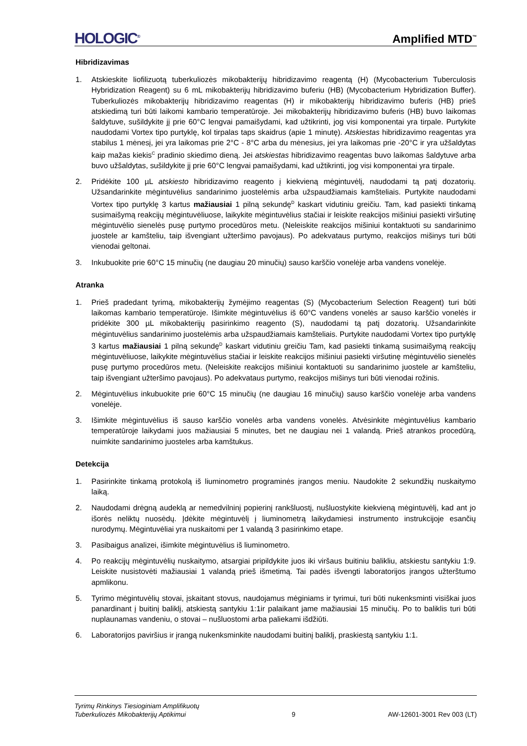HOLOGIC<sup>®</sup>
Amplified MTD<sup>™</sup>
Hibridizavimas
1. Atskieskite liofilizuotą tuberkuliozės mikobakterijų hibridizavimo reagentą (H) (Mycobacterium Tuberculosis Hybridization Reagent) su 6 mL mikobakterijų hibridizavimo buferiu (HB) (Mycobacterium Hybridization Buffer). Tuberkuliozės mikobakterijų hibridizavimo reagentas (H) ir mikobakterijų hibridizavimo buferis (HB) prieš atskiedimą turi būti laikomi kambario temperatūroje. Jei mikobakterijų hibridizavimo buferis (HB) buvo laikomas šaldytuve, sušildykite jį prie 60°C lengvai pamaišydami, kad užtikrinti, jog visi komponentai yra tirpale. Purtykite naudodami Vortex tipo purtyklę, kol tirpalas taps skaidrus (apie 1 minutę). Atskiestas hibridizavimo reagentas yra stabilus 1 mėnesį, jei yra laikomas prie 2°C - 8°C arba du mėnesius, jei yra laikomas prie -20°C ir yra užšaldytas kaip mažas kiekis<sup>C</sup> pradinio skiedimo dieną. Jei atskiestas hibridizavimo reagentas buvo laikomas šaldytuve arba buvo užšaldytas, sušildykite jį prie 60°C lengvai pamaišydami, kad užtikrinti, jog visi komponentai yra tirpale.
2. Pridėkite 100 µL atskiesto hibridizavimo reagento į kiekvieną mėgintuvėlį, naudodami tą patį dozatorių. Užsandarinkite mėgintuvėlius sandarinimo juostelėmis arba užspaudžiamais kamšteliais. Purtykite naudodami Vortex tipo purtyklę 3 kartus mažiausiai 1 pilną sekundę<sup>D</sup> kaskart vidutiniu greičiu. Tam, kad pasiekti tinkamą susimaišymą reakcijų mėgintuvėliuose, laikykite mėgintuvėlius stačiai ir leiskite reakcijos mišiniui pasiekti viršutinę mėgintuvėlio sienelės pusę purtymo procedūros metu. (Neleiskite reakcijos mišiniui kontaktuoti su sandarinimo juostele ar kamšteliu, taip išvengiant užteršimo pavojaus). Po adekvataus purtymo, reakcijos mišinys turi būti vienodai geltonai.
3. Inkubuokite prie 60°C 15 minučių (ne daugiau 20 minučių) sauso karščio vonelėje arba vandens vonelėje.
Atranka
1. Prieš pradedant tyrimą, mikobakterijų žymėjimo reagentas (S) (Mycobacterium Selection Reagent) turi būti laikomas kambario temperatūroje. Išimkite mėgintuvėlius iš 60°C vandens vonelės ar sauso karščio vonelės ir pridėkite 300 µL mikobakterijų pasirinkimo reagento (S), naudodami tą patį dozatorių. Užsandarinkite mėgintuvėlius sandarinimo juostelėmis arba užspaudžiamais kamšteliais. Purtykite naudodami Vortex tipo purtyklę 3 kartus mažiausiai 1 pilną sekundę<sup>D</sup> kaskart vidutiniu greičiu Tam, kad pasiekti tinkamą susimaišymą reakcijų mėgintuvėliuose, laikykite mėgintuvėlius stačiai ir leiskite reakcijos mišiniui pasiekti viršutinę mėgintuvėlio sienelės pusę purtymo procedūros metu. (Neleiskite reakcijos mišiniui kontaktuoti su sandarinimo juostele ar kamšteliu, taip išvengiant užteršimo pavojaus). Po adekvataus purtymo, reakcijos mišinys turi būti vienodai rožinis.
2. Mėgintuvėlius inkubuokite prie 60°C 15 minučių (ne daugiau 16 minučių) sauso karščio vonelėje arba vandens vonelėje.
3. Išimkite mėgintuvėlius iš sauso karščio vonelės arba vandens vonelės. Atvėsinkite mėgintuvėlius kambario temperatūroje laikydami juos mažiausiai 5 minutes, bet ne daugiau nei 1 valandą. Prieš atrankos procedūrą, nuimkite sandarinimo juosteles arba kamštukus.
Detekcija
1. Pasirinkite tinkamą protokolą iš liuminometro programinės įrangos meniu. Naudokite 2 sekundžių nuskaitymo laiką.
2. Naudodami drėgną audeklą ar nemedvilninį popierinį rankšluostį, nušluostykite kiekvieną mėgintuvėlį, kad ant jo išorės neliktų nuosėdų. Įdėkite mėgintuvėlį į liuminometrą laikydamiesi instrumento instrukcijoje esančių nurodymų. Mėgintuvėliai yra nuskaitomi per 1 valandą 3 pasirinkimo etape.
3. Pasibaigus analizei, išimkite mėgintuvėlius iš liuminometro.
4. Po reakcijų mėgintuvėlių nuskaitymo, atsargiai pripildykite juos iki viršaus buitiniu balikliu, atskiestu santykiu 1:9. Leiskite nusistovėti mažiausiai 1 valandą prieš išmetimą. Tai padės išvengti laboratorijos įrangos užterštumo apmlikonu.
5. Tyrimo mėgintuvėlių stovai, įskaitant stovus, naudojamus mėginiams ir tyrimui, turi būti nukenksminti visiškai juos panardinant į buitinį baliklį, atskiestą santykiu 1:1ir palaikant jame mažiausiai 15 minučių. Po to baliklis turi būti nuplaunamas vandeniu, o stovai – nušluostomi arba paliekami išdžiūti.
6. Laboratorijos paviršius ir įrangą nukenksminkite naudodami buitinį baliklį, praskiestą santykiu 1:1.
Tyrimų Rinkinys Tiesioginiam Amplifikuotų
Tuberkuliozės Mikobakterijų Aptikimui
9
AW-12601-3001 Rev 003 (LT)